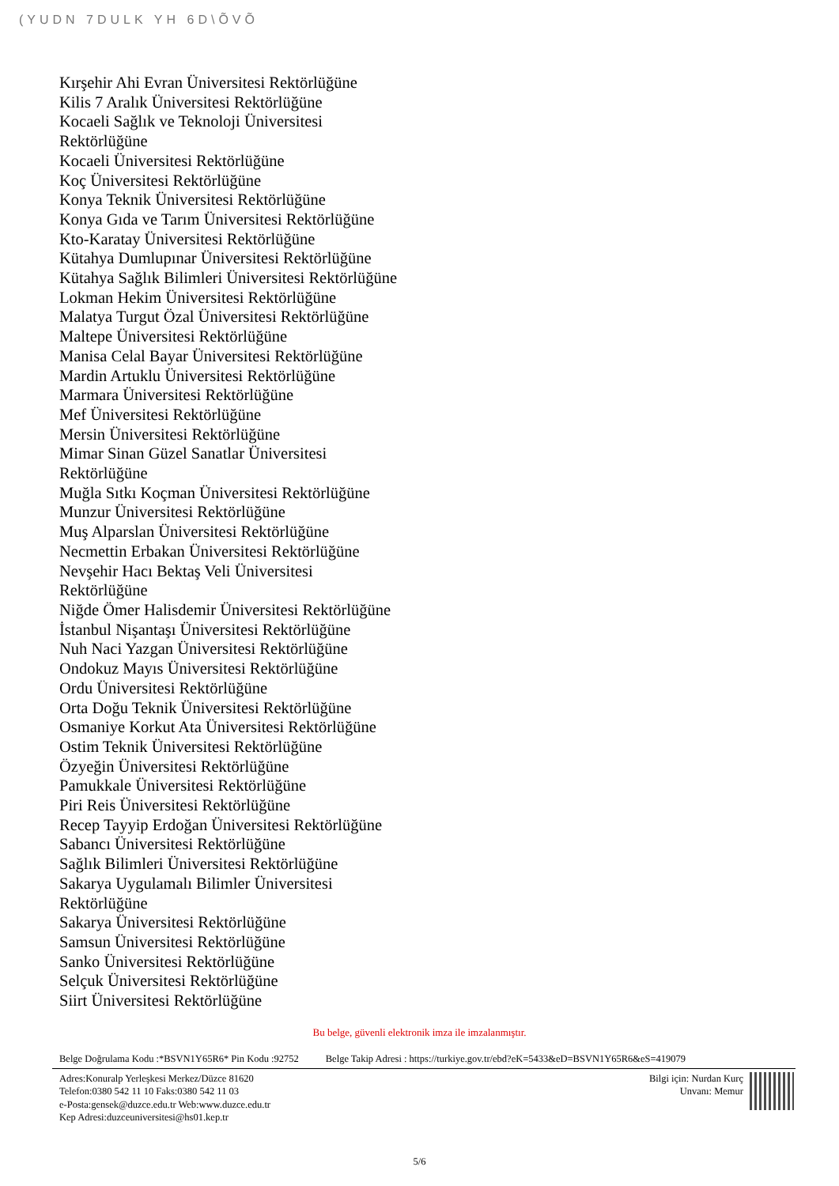(YUDN 7DULK YH 6D\ÕVÕ
Kırşehir Ahi Evran Üniversitesi Rektörlüğüne
Kilis 7 Aralık Üniversitesi Rektörlüğüne
Kocaeli Sağlık ve Teknoloji Üniversitesi Rektörlüğüne
Kocaeli Üniversitesi Rektörlüğüne
Koç Üniversitesi Rektörlüğüne
Konya Teknik Üniversitesi Rektörlüğüne
Konya Gıda ve Tarım Üniversitesi Rektörlüğüne
Kto-Karatay Üniversitesi Rektörlüğüne
Kütahya Dumlupınar Üniversitesi Rektörlüğüne
Kütahya Sağlık Bilimleri Üniversitesi Rektörlüğüne
Lokman Hekim Üniversitesi Rektörlüğüne
Malatya Turgut Özal Üniversitesi Rektörlüğüne
Maltepe Üniversitesi Rektörlüğüne
Manisa Celal Bayar Üniversitesi Rektörlüğüne
Mardin Artuklu Üniversitesi Rektörlüğüne
Marmara Üniversitesi Rektörlüğüne
Mef Üniversitesi Rektörlüğüne
Mersin Üniversitesi Rektörlüğüne
Mimar Sinan Güzel Sanatlar Üniversitesi Rektörlüğüne
Muğla Sıtkı Koçman Üniversitesi Rektörlüğüne
Munzur Üniversitesi Rektörlüğüne
Muş Alparslan Üniversitesi Rektörlüğüne
Necmettin Erbakan Üniversitesi Rektörlüğüne
Nevşehir Hacı Bektaş Veli Üniversitesi Rektörlüğüne
Niğde Ömer Halisdemir Üniversitesi Rektörlüğüne
İstanbul Nişantaşı Üniversitesi Rektörlüğüne
Nuh Naci Yazgan Üniversitesi Rektörlüğüne
Ondokuz Mayıs Üniversitesi Rektörlüğüne
Ordu Üniversitesi Rektörlüğüne
Orta Doğu Teknik Üniversitesi Rektörlüğüne
Osmaniye Korkut Ata Üniversitesi Rektörlüğüne
Ostim Teknik Üniversitesi Rektörlüğüne
Özyeğin Üniversitesi Rektörlüğüne
Pamukkale Üniversitesi Rektörlüğüne
Piri Reis Üniversitesi Rektörlüğüne
Recep Tayyip Erdoğan Üniversitesi Rektörlüğüne
Sabancı Üniversitesi Rektörlüğüne
Sağlık Bilimleri Üniversitesi Rektörlüğüne
Sakarya Uygulamalı Bilimler Üniversitesi Rektörlüğüne
Sakarya Üniversitesi Rektörlüğüne
Samsun Üniversitesi Rektörlüğüne
Sanko Üniversitesi Rektörlüğüne
Selçuk Üniversitesi Rektörlüğüne
Siirt Üniversitesi Rektörlüğüne
Bu belge, güvenli elektronik imza ile imzalanmıştır.
Belge Doğrulama Kodu :*BSVN1Y65R6* Pin Kodu :92752 Belge Takip Adresi : https://turkiye.gov.tr/ebd?eK=5433&eD=BSVN1Y65R6&eS=419079
Adres:Konuralp Yerleşkesi Merkez/Düzce 81620
Telefon:0380 542 11 10 Faks:0380 542 11 03
e-Posta:gensek@duzce.edu.tr Web:www.duzce.edu.tr
Kep Adresi:duzceuniversitesi@hs01.kep.tr
Bilgi için: Nurdan Kurç
Unvanı: Memur
5/6